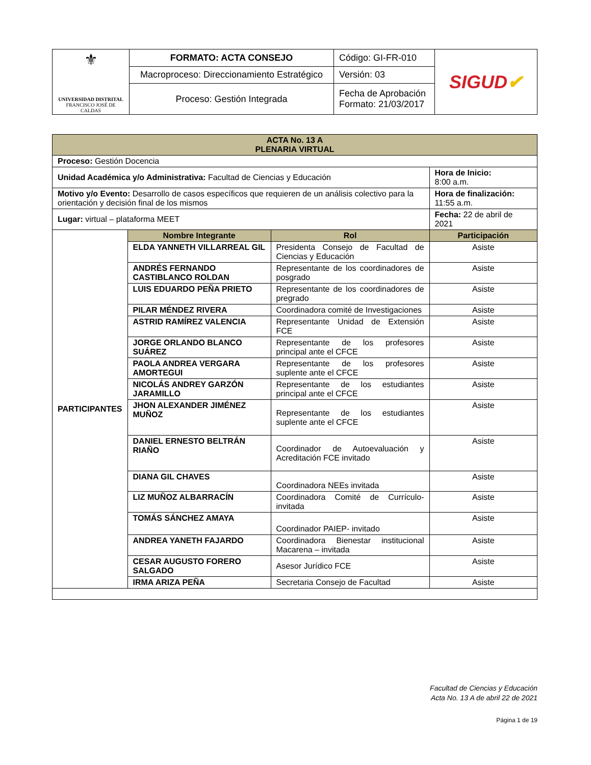| ⚜ UNIVERSIDAD DISTRITAL FRANCISCO JOSÉ DE CALDAS | FORMATO: ACTA CONSEJO | Código: GI-FR-010 | SIGUD ✔ |
| | Macroproceso: Direccionamiento Estratégico | Versión: 03 | |
| | Proceso: Gestión Integrada | Fecha de Aprobación Formato: 21/03/2017 | |
| ACTA No. 13 A PLENARIA VIRTUAL | | | |
| --- | --- | --- | --- |
| Proceso: Gestión Docencia | | | |
| Unidad Académica y/o Administrativa: Facultad de Ciencias y Educación | | | Hora de Inicio: 8:00 a.m. |
| Motivo y/o Evento: Desarrollo de casos específicos que requieren de un análisis colectivo para la orientación y decisión final de los mismos | | | Hora de finalización: 11:55 a.m. |
| Lugar: virtual – plataforma MEET | | | Fecha: 22 de abril de 2021 |
| PARTICIPANTES | Nombre Integrante | Rol | Participación |
| | ELDA YANNETH VILLARREAL GIL | Presidenta Consejo de Facultad de Ciencias y Educación | Asiste |
| | ANDRÉS FERNANDO CASTIBLANCO ROLDAN | Representante de los coordinadores de posgrado | Asiste |
| | LUIS EDUARDO PEÑA PRIETO | Representante de los coordinadores de pregrado | Asiste |
| | PILAR MÉNDEZ RIVERA | Coordinadora comité de Investigaciones | Asiste |
| | ASTRID RAMÍREZ VALENCIA | Representante Unidad de Extensión FCE | Asiste |
| | JORGE ORLANDO BLANCO SUÁREZ | Representante de los profesores principal ante el CFCE | Asiste |
| | PAOLA ANDREA VERGARA AMORTEGUI | Representante de los profesores suplente ante el CFCE | Asiste |
| | NICOLÁS ANDREY GARZÓN JARAMILLO | Representante de los estudiantes principal ante el CFCE | Asiste |
| | JHON ALEXANDER JIMÉNEZ MUÑOZ | Representante de los estudiantes suplente ante el CFCE | Asiste |
| | DANIEL ERNESTO BELTRÁN RIAÑO | Coordinador de Autoevaluación y Acreditación FCE invitado | Asiste |
| | DIANA GIL CHAVES | Coordinadora NEEs invitada | Asiste |
| | LIZ MUÑOZ ALBARRACÍN | Coordinadora Comité de Currículo- invitada | Asiste |
| | TOMÁS SÁNCHEZ AMAYA | Coordinador PAIEP- invitado | Asiste |
| | ANDREA YANETH FAJARDO | Coordinadora Bienestar institucional Macarena – invitada | Asiste |
| | CESAR AUGUSTO FORERO SALGADO | Asesor Jurídico FCE | Asiste |
| | IRMA ARIZA PEÑA | Secretaria Consejo de Facultad | Asiste |
Facultad de Ciencias y Educación
Acta No. 13 A de abril 22 de 2021
Página 1 de 19